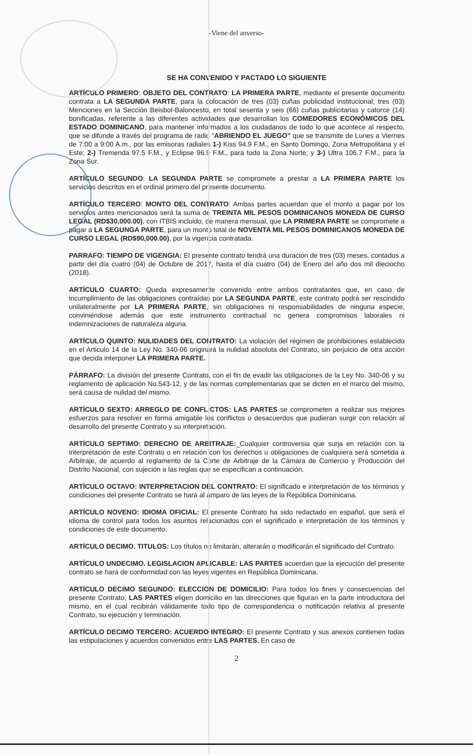-Viene del anverso-
SE HA CONVENIDO Y PACTADO LO SIGUIENTE
ARTÍCULO PRIMERO: OBJETO DEL CONTRATO: LA PRIMERA PARTE, mediante el presente documento contrata a LA SEGUNDA PARTE, para la colocación de tres (03) cuñas publicidad institucional; tres (03) Menciones en la Sección Beisbol-Baloncesto, en total sesenta y seis (66) cuñas publicitarias y catorce (14) bonificadas, referente a las diferentes actividades que desarrollan los COMEDORES ECONÓMICOS DEL ESTADO DOMINICANO, para mantener informados a los ciudadanos de todo lo que acontece al respecto, que se difunde a través del programa de radio "ABRIENDO EL JUEGO” que se transmite de Lunes a Viernes de 7:00 a 9:00 A.m., por las emisoras radiales 1-) Kiss 94.9 F.M., en Santo Domingo, Zona Metropolitana y el Este; 2-) Tremenda 97.5 F.M., y Eclipse 96.9 F.M., para todo la Zona Norte; y 3-) Ultra 106.7 F.M., para la Zona Sur.
ARTÍCULO SEGUNDO: LA SEGUNDA PARTE se compromete a prestar a LA PRIMERA PARTE los servicios descritos en el ordinal primero del presente documento.
ARTÍCULO TERCERO: MONTO DEL CONTRATO: Ambas partes acuerdan que el monto a pagar por los servicios antes mencionados será la suma de TREINTA MIL PESOS DOMINICANOS MONEDA DE CURSO LEGAL (RD$30,000.00), con ITBIS incluido, de manera mensual, que LA PRIMERA PARTE se compromete a pagar a LA SEGUNGA PARTE, para un monto total de NOVENTA MIL PESOS DOMINICANOS MONEDA DE CURSO LEGAL (RD$90,000.00), por la vigencia contratada.
PARRAFO: TIEMPO DE VIGENGIA: El presente contrato tendrá una duración de tres (03) meses, contados a partir del día cuatro (04) de Octubre de 2017, hasta el día cuatro (04) de Enero del año dos mil dieciocho (2018).
ARTÍCULO CUARTO: Queda expresamente convenido entre ambos contratantes que, en caso de incumplimiento de las obligaciones contraídas por LA SEGUNDA PARTE, este contrato podrá ser rescindido unilateralmente por LA PRIMERA PARTE, sin obligaciones ni responsabilidades de ninguna especie, conviniéndose además que este instrumento contractual nc genera compromisos laborales ni indemnizaciones de naturaleza alguna.
ARTÍCULO QUINTO: NULIDADES DEL CONTRATO: La violación del régimen de prohibiciones establecido en el Articulo 14 de la Ley No. 340-06 originará la nulidad absoluta del Contrato, sin perjuicio de otra acción que decida interponer LA PRIMERA PARTE.
PÁRRAFO: La división del presente Contrato, con el fin de evadir las obligaciones de la Ley No. 340-06 y su reglamento de aplicación No.543-12, y de las normas complementarias que se dicten en el marco del mismo, será causa de nulidad del mismo.
ARTÍCULO SEXTO: ARREGLO DE CONFLICTOS: LAS PARTES se comprometen a realizar sus mejores esfuerzos para resolver en forma amigable los conflictos o desacuerdos que pudieran surgir con relación al desarrollo del presente Contrato y su interpretación.
ARTÍCULO SEPTIMO: DERECHO DE ARBITRAJE:_Cualquier controversia que surja en relación con la interpretación de este Contrato o en relación con los derechos u obligaciones de cualquiera será sometida a Arbitraje, de acuerdo al reglamento de la Corte de Arbitraje de la Cámara de Comercio y Producción del Distrito Nacional, con sujeción a las reglas que se especifican a continuación.
ARTÍCULO OCTAVO: INTERPRETACION DEL CONTRATO: El significado e interpretación de los términos y condiciones del presente Contrato se hará al amparo de las leyes de la República Dominicana.
ARTÍCULO NOVENO: IDIOMA OFICIAL: El presente Contrato ha sido redactado en español, que será el idioma de control para todos los asuntos relacionados con el significado e interpretación de los términos y condiciones de este documento.
ARTÍCULO DECIMO. TITULOS: Los títulos no limitarán, alterarán o modificarán el significado del Contrato.
ARTÍCULO UNDECIMO. LEGISLACION APLICABLE: LAS PARTES acuerdan que la ejecución del presente contrato se hará de conformidad con las leyes vigentes en República Dominicana.
ARTÍCULO DECIMO SEGUNDO: ELECCION DE DOMICILIO: Para todos los fines y consecuencias del presente Contrato, LAS PARTES eligen domicilio en las direcciones que figuran en la parte introductora del mismo, en el cual recibirán válidamente todo tipo de correspondencia o notificación relativa al presente Contrato, su ejecución y terminación.
ARTÍCULO DECIMO TERCERO: ACUERDO INTEGRO: El presente Contrato y sus anexos contienen todas las estipulaciones y acuerdos convenidos entre LAS PARTES. En caso de
2